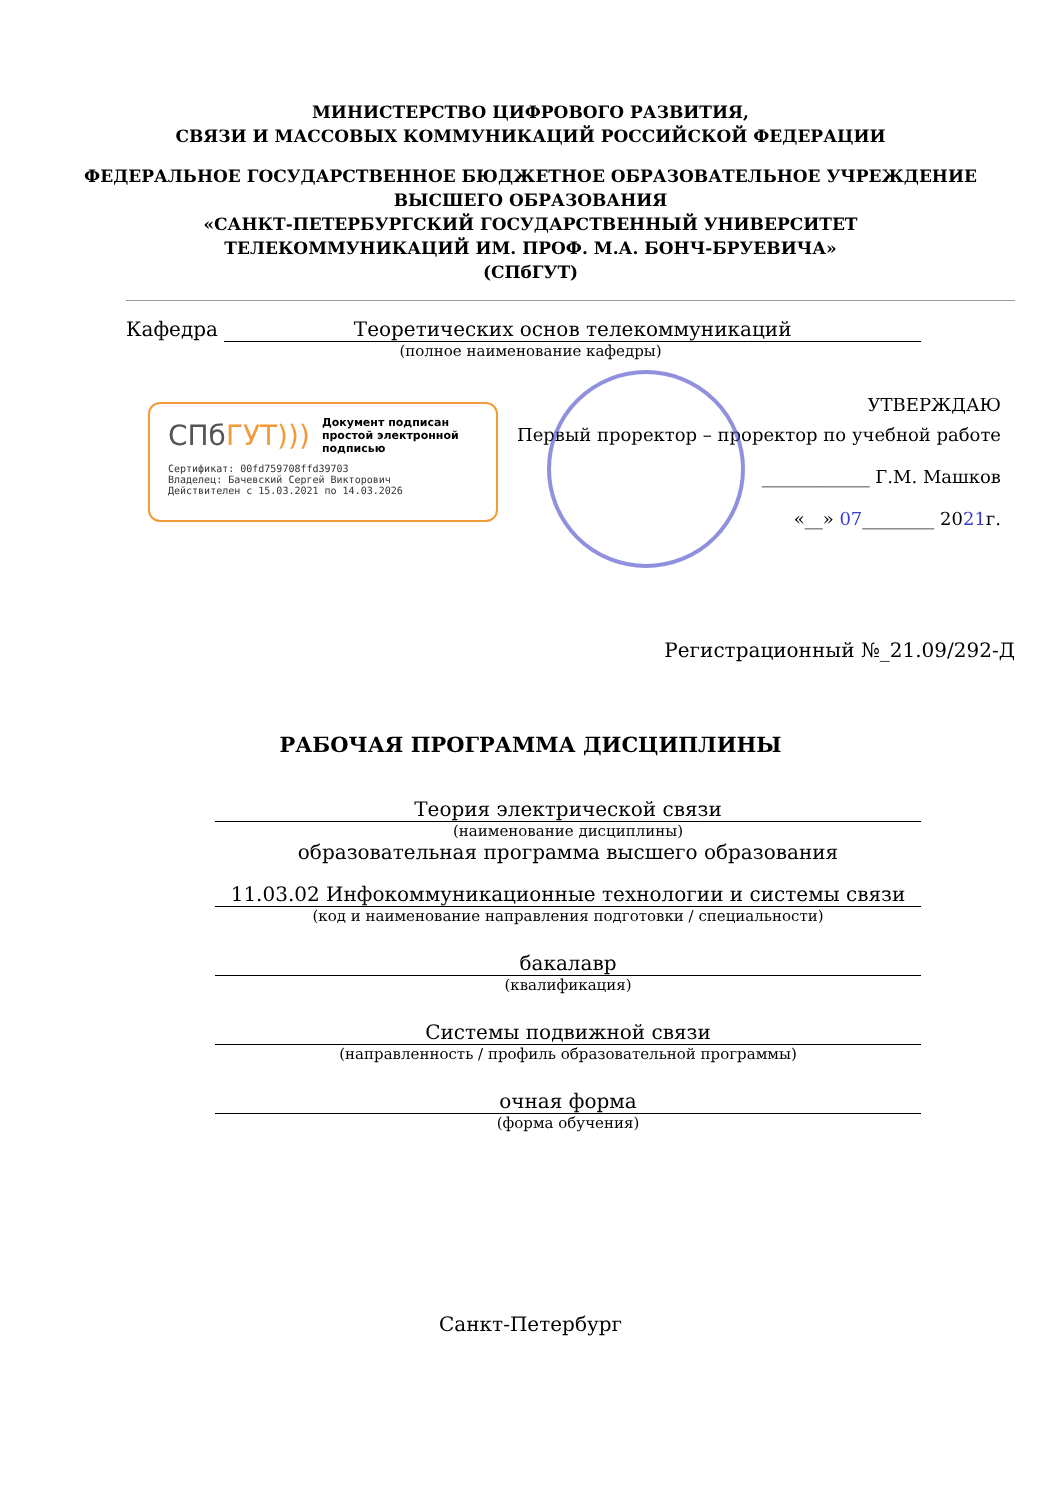МИНИСТЕРСТВО ЦИФРОВОГО РАЗВИТИЯ,
СВЯЗИ И МАССОВЫХ КОММУНИКАЦИЙ РОССИЙСКОЙ ФЕДЕРАЦИИ
ФЕДЕРАЛЬНОЕ ГОСУДАРСТВЕННОЕ БЮДЖЕТНОЕ ОБРАЗОВАТЕЛЬНОЕ УЧРЕЖДЕНИЕ
ВЫСШЕГО ОБРАЗОВАНИЯ
«САНКТ-ПЕТЕРБУРГСКИЙ ГОСУДАРСТВЕННЫЙ УНИВЕРСИТЕТ
ТЕЛЕКОММУНИКАЦИЙ ИМ. ПРОФ. М.А. БОНЧ-БРУЕВИЧА»
(СПбГУТ)
Кафедра Теоретических основ телекоммуникаций
(полное наименование кафедры)
СПб ГУТ))) Документ подписан простой электронной подписью
Сертификат: 00fd759708ffd39703
Владелец: Бачевский Сергей Викторович
Действителен с 15.03.2021 по 14.03.2026
УТВЕРЖДАЮ
Первый проректор – проректор по учебной работе
____________ Г.М. Машков
«__» 07________ 2021г.
Регистрационный №_21.09/292-Д
РАБОЧАЯ ПРОГРАММА ДИСЦИПЛИНЫ
Теория электрической связи
(наименование дисциплины)
образовательная программа высшего образования
11.03.02 Инфокоммуникационные технологии и системы связи
(код и наименование направления подготовки / специальности)
бакалавр
(квалификация)
Системы подвижной связи
(направленность / профиль образовательной программы)
очная форма
(форма обучения)
Санкт-Петербург